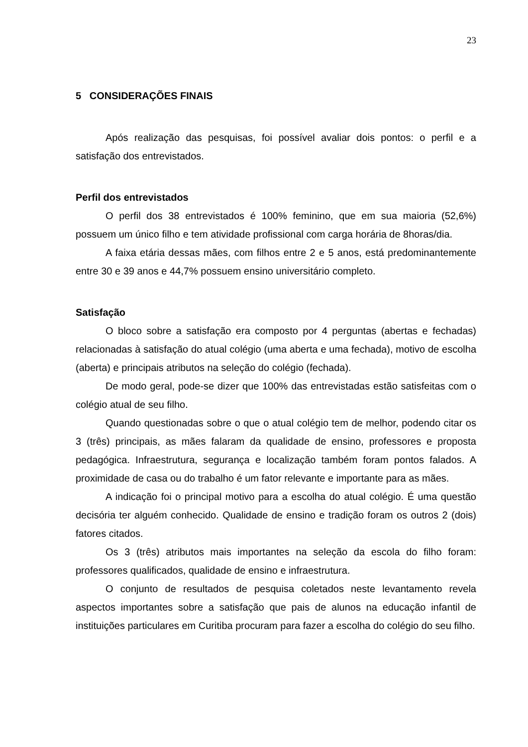23
5 CONSIDERAÇÕES FINAIS
Após realização das pesquisas, foi possível avaliar dois pontos: o perfil e a satisfação dos entrevistados.
Perfil dos entrevistados
O perfil dos 38 entrevistados é 100% feminino, que em sua maioria (52,6%) possuem um único filho e tem atividade profissional com carga horária de 8horas/dia.
A faixa etária dessas mães, com filhos entre 2 e 5 anos, está predominantemente entre 30 e 39 anos e 44,7% possuem ensino universitário completo.
Satisfação
O bloco sobre a satisfação era composto por 4 perguntas (abertas e fechadas) relacionadas à satisfação do atual colégio (uma aberta e uma fechada), motivo de escolha (aberta) e principais atributos na seleção do colégio (fechada).
De modo geral, pode-se dizer que 100% das entrevistadas estão satisfeitas com o colégio atual de seu filho.
Quando questionadas sobre o que o atual colégio tem de melhor, podendo citar os 3 (três) principais, as mães falaram da qualidade de ensino, professores e proposta pedagógica. Infraestrutura, segurança e localização também foram pontos falados. A proximidade de casa ou do trabalho é um fator relevante e importante para as mães.
A indicação foi o principal motivo para a escolha do atual colégio. É uma questão decisória ter alguém conhecido. Qualidade de ensino e tradição foram os outros 2 (dois) fatores citados.
Os 3 (três) atributos mais importantes na seleção da escola do filho foram: professores qualificados, qualidade de ensino e infraestrutura.
O conjunto de resultados de pesquisa coletados neste levantamento revela aspectos importantes sobre a satisfação que pais de alunos na educação infantil de instituições particulares em Curitiba procuram para fazer a escolha do colégio do seu filho.